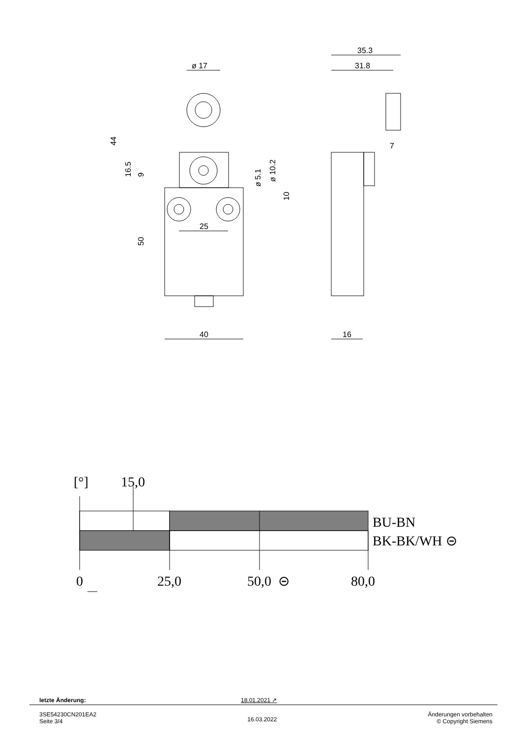ø 17
35.3
31.8
25
40
16
7
44
16.5
9
50
ø 5.1
ø 10.2
10
[°]
15,0
BU-BN
BK-BK/WH ⊝
0
25,0
50,0
⊝
80,0
letzte Änderung: 18.01.2021 ↗
3SE54230CN201EA2
Seite 3/4
16.03.2022
Änderungen vorbehalten
© Copyright Siemens